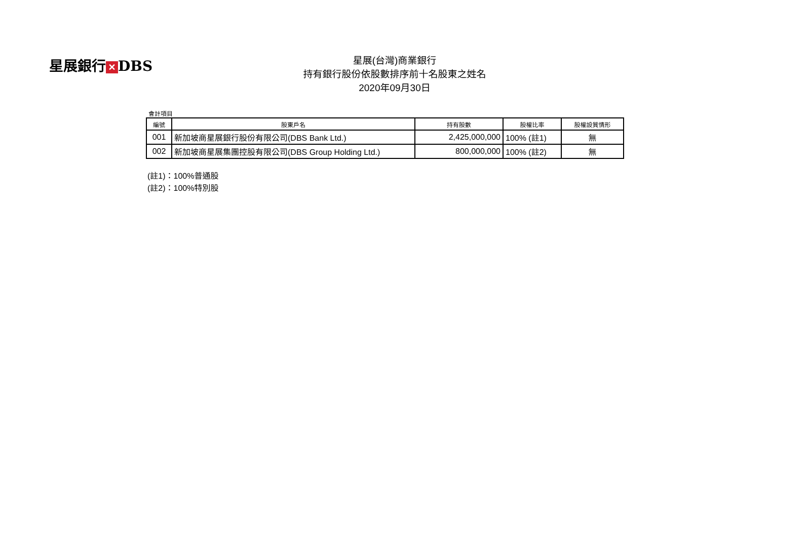星展銀行 ✕ DBS
星展(台灣)商業銀行
持有銀行股份依股數排序前十名股東之姓名
2020年09月30日
會計項目
| 編號 | 股東戶名 | 持有股數 | 股權比率 | 股權設質情形 |
| --- | --- | --- | --- | --- |
| 001 | 新加坡商星展銀行股份有限公司(DBS Bank Ltd.) | 2,425,000,000 | 100% (註1) | 無 |
| 002 | 新加坡商星展集團控股有限公司(DBS Group Holding Ltd.) | 800,000,000 | 100% (註2) | 無 |
(註1)：100%普通股
(註2)：100%特別股